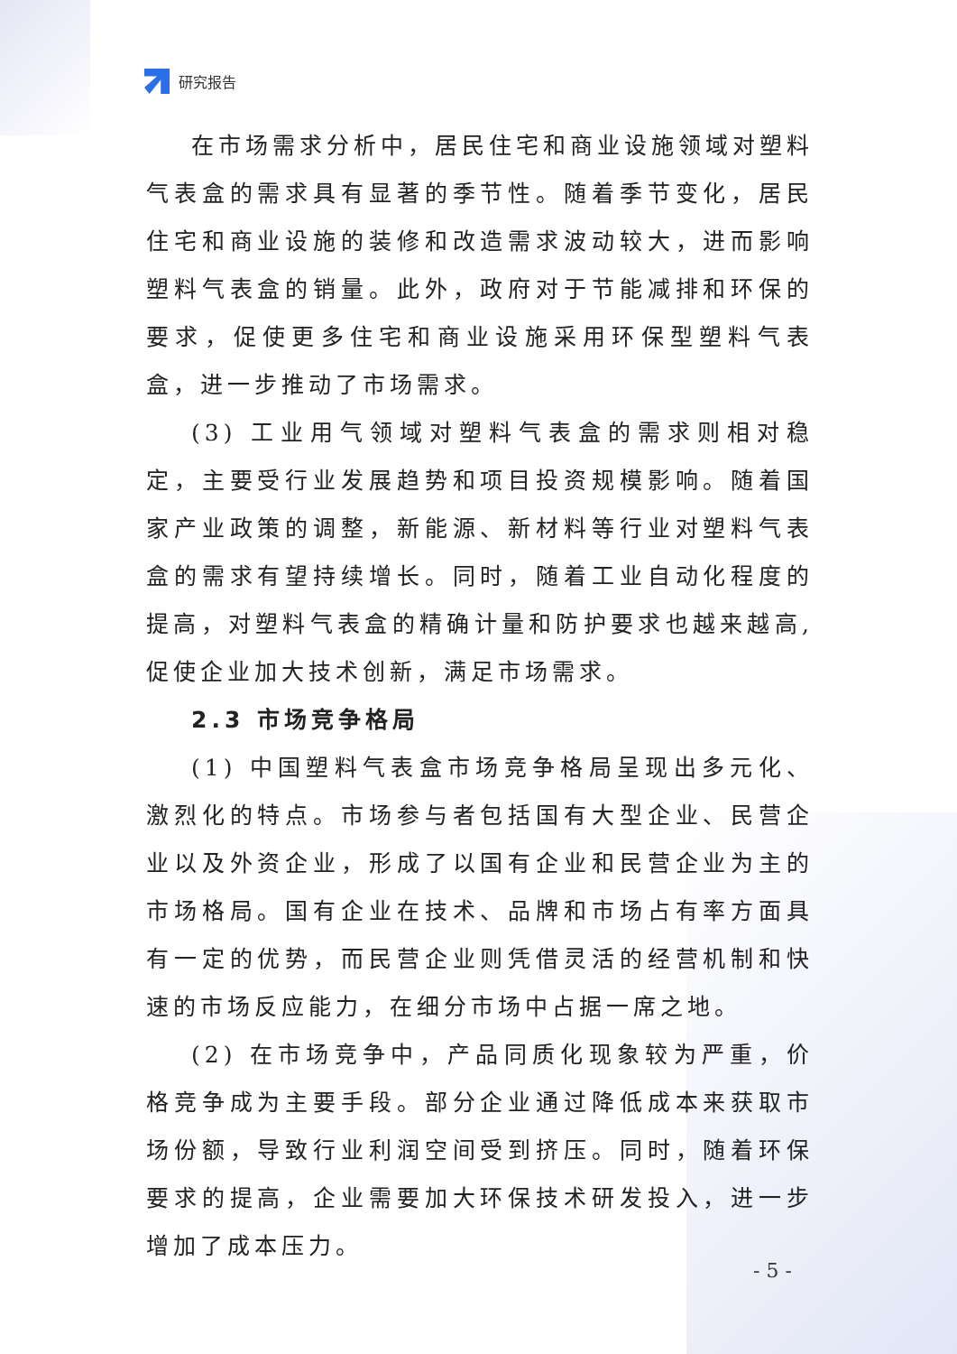研究报告
在市场需求分析中，居民住宅和商业设施领域对塑料气表盒的需求具有显著的季节性。随着季节变化，居民住宅和商业设施的装修和改造需求波动较大，进而影响塑料气表盒的销量。此外，政府对于节能减排和环保的要求，促使更多住宅和商业设施采用环保型塑料气表盒，进一步推动了市场需求。
(3) 工业用气领域对塑料气表盒的需求则相对稳定，主要受行业发展趋势和项目投资规模影响。随着国家产业政策的调整，新能源、新材料等行业对塑料气表盒的需求有望持续增长。同时，随着工业自动化程度的提高，对塑料气表盒的精确计量和防护要求也越来越高,促使企业加大技术创新，满足市场需求。
2.3 市场竞争格局
(1) 中国塑料气表盒市场竞争格局呈现出多元化、激烈化的特点。市场参与者包括国有大型企业、民营企业以及外资企业，形成了以国有企业和民营企业为主的市场格局。国有企业在技术、品牌和市场占有率方面具有一定的优势，而民营企业则凭借灵活的经营机制和快速的市场反应能力，在细分市场中占据一席之地。
(2) 在市场竞争中，产品同质化现象较为严重，价格竞争成为主要手段。部分企业通过降低成本来获取市场份额，导致行业利润空间受到挤压。同时，随着环保要求的提高，企业需要加大环保技术研发投入，进一步增加了成本压力。
- 5 -